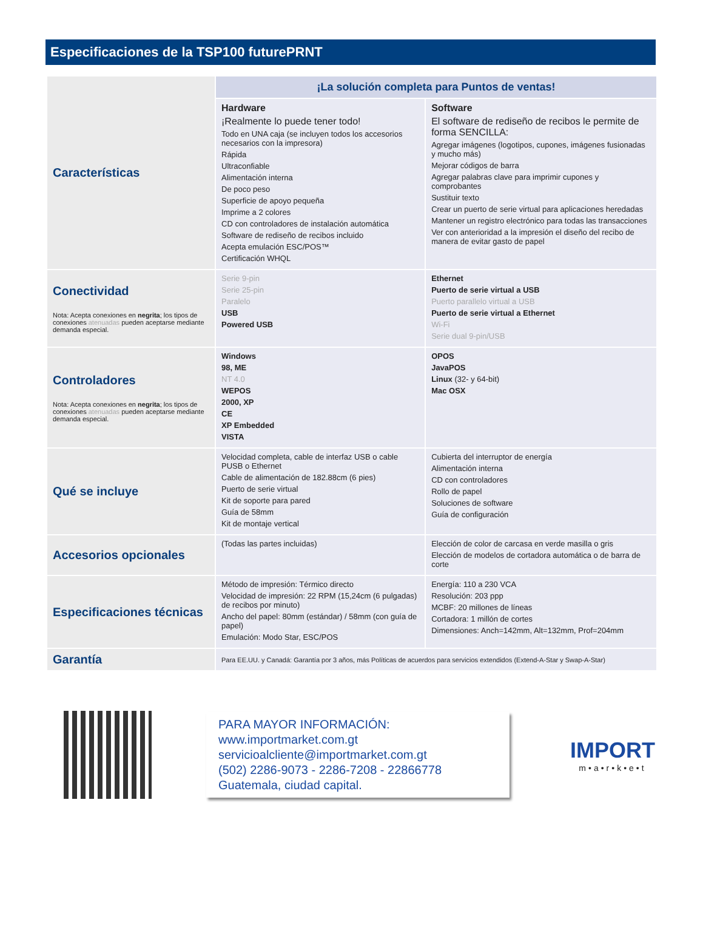Especificaciones de la TSP100 futurePRNT
| Características | ¡La solución completa para Puntos de ventas! | |
| | Hardware ¡Realmente lo puede tener todo! Todo en UNA caja (se incluyen todos los accesorios necesarios con la impresora) Rápida Ultraconfiable Alimentación interna De poco peso Superficie de apoyo pequeña Imprime a 2 colores CD con controladores de instalación automática Software de rediseño de recibos incluido Acepta emulación ESC/POS™ Certificación WHQL | Software El software de rediseño de recibos le permite de forma SENCILLA: Agregar imágenes (logotipos, cupones, imágenes fusionadas y mucho más) Mejorar códigos de barra Agregar palabras clave para imprimir cupones y comprobantes Sustituir texto Crear un puerto de serie virtual para aplicaciones heredadas Mantener un registro electrónico para todas las transacciones Ver con anterioridad a la impresión el diseño del recibo de manera de evitar gasto de papel |
| Conectividad Nota: Acepta conexiones en negrita ; los tipos de conexiones atenuadas pueden aceptarse mediante demanda especial. | Serie 9-pin Serie 25-pin Paralelo USB Powered USB | Ethernet Puerto de serie virtual a USB Puerto parallelo virtual a USB Puerto de serie virtual a Ethernet Wi-Fi Serie dual 9-pin/USB |
| Controladores Nota: Acepta conexiones en negrita ; los tipos de conexiones atenuadas pueden aceptarse mediante demanda especial. | Windows 98, ME NT 4.0 WEPOS 2000, XP CE XP Embedded VISTA | OPOS JavaPOS Linux (32- y 64-bit) Mac OSX |
| Qué se incluye | Velocidad completa, cable de interfaz USB o cable PUSB o Ethernet Cable de alimentación de 182.88cm (6 pies) Puerto de serie virtual Kit de soporte para pared Guía de 58mm Kit de montaje vertical | Cubierta del interruptor de energía Alimentación interna CD con controladores Rollo de papel Soluciones de software Guía de configuración |
| Accesorios opcionales | (Todas las partes incluidas) | Elección de color de carcasa en verde masilla o gris Elección de modelos de cortadora automática o de barra de corte |
| Especificaciones técnicas | Método de impresión: Térmico directo Velocidad de impresión: 22 RPM (15,24cm (6 pulgadas) de recibos por minuto) Ancho del papel: 80mm (estándar) / 58mm (con guía de papel) Emulación: Modo Star, ESC/POS | Energía: 110 a 230 VCA Resolución: 203 ppp MCBF: 20 millones de líneas Cortadora: 1 millón de cortes Dimensiones: Anch=142mm, Alt=132mm, Prof=204mm |
| Garantía | Para EE.UU. y Canadá: Garantía por 3 años, más Políticas de acuerdos para servicios extendidos (Extend-A-Star y Swap-A-Star) | |
PARA MAYOR INFORMACIÓN:
www.importmarket.com.gt
servicioalcliente@importmarket.com.gt
(502) 2286-9073 - 2286-7208 - 22866778
Guatemala, ciudad capital.
IMPORT
m•a•r•k•e•t